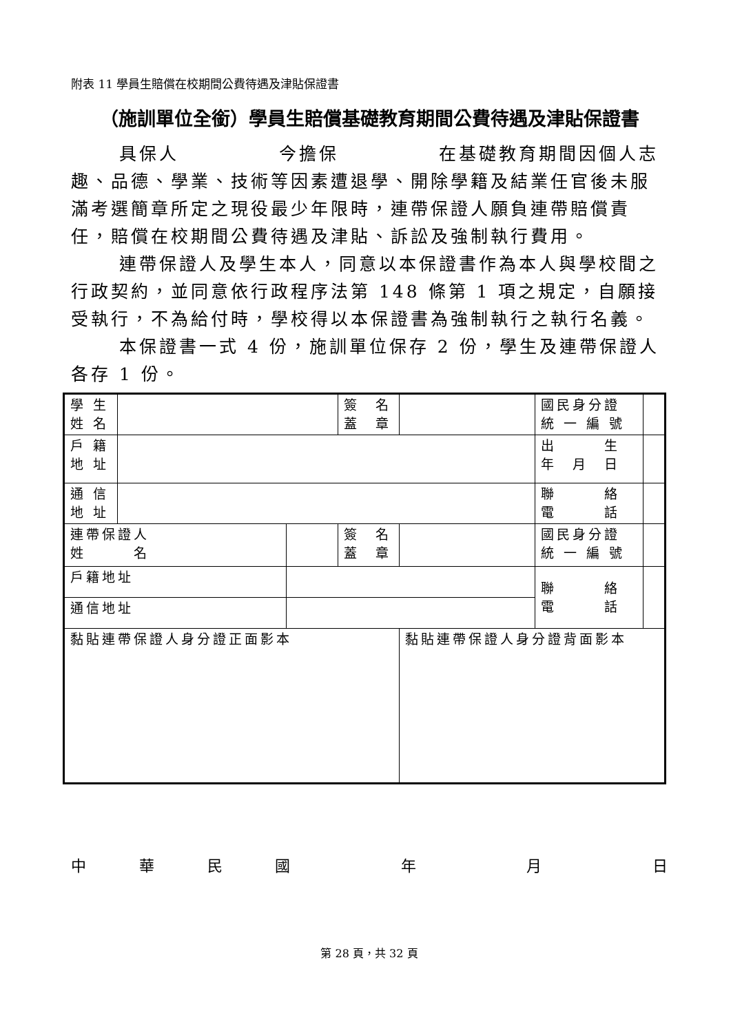附表 11 學員生賠償在校期間公費待遇及津貼保證書
（施訓單位全銜）學員生賠償基礎教育期間公費待遇及津貼保證書
具保人　　　　　今擔保　　　　　在基礎教育期間因個人志趣、品德、學業、技術等因素遭退學、開除學籍及結業任官後未服滿考選簡章所定之現役最少年限時，連帶保證人願負連帶賠償責任，賠償在校期間公費待遇及津貼、訴訟及強制執行費用。
連帶保證人及學生本人，同意以本保證書作為本人與學校間之行政契約，並同意依行政程序法第 148 條第 1 項之規定，自願接受執行，不為給付時，學校得以本保證書為強制執行之執行名義。
本保證書一式 4 份，施訓單位保存 2 份，學生及連帶保證人各存 1 份。
| 學 生 姓 名 | | | 簽 名 蓋 章 | | 國民身分證 統 一 編 號 | |
| 戶 籍 地 址 | | | | | 出 生 年 月 日 | |
| 通 信 地 址 | | | | | 聯 絡 電 話 | |
| 連帶保證人 姓 名 | | | 簽 名 蓋 章 | | 國民身分證 統 一 編 號 | |
| 戶籍地址 | | | | | 聯 絡 電 話 | |
| 通信地址 | | | | | | |
| 黏貼連帶保證人身分證正面影本 | | | | 黏貼連帶保證人身分證背面影本 | | |
中華民國 年 月 日
第 28 頁，共 32 頁